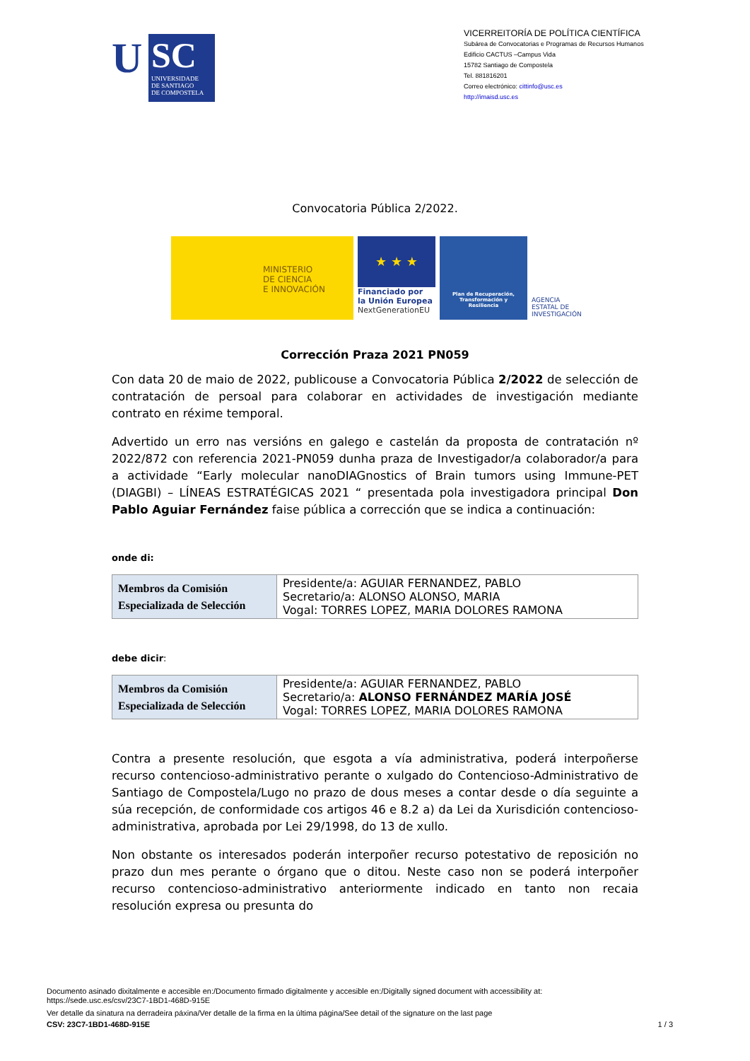U
SC
UNIVERSIDADE
DE SANTIAGO
DE COMPOSTELA
VICERREITORÍA DE POLÍTICA CIENTÍFICA
Subárea de Convocatorias e Programas de Recursos Humanos
Edificio CACTUS –Campus Vida
15782 Santiago de Compostela
Tel. 881816201
Correo electrónico: cittinfo@usc.es
http://imaisd.usc.es
Convocatoria Pública 2/2022.
MINISTERIO
DE CIENCIA
E INNOVACIÓN
★ ★ ★
Financiado por
la Unión Europea
NextGenerationEU
Plan de Recuperación,
Transformación y
Resiliencia
AGENCIA
ESTATAL DE
INVESTIGACIÓN
Corrección Praza 2021 PN059
Con data 20 de maio de 2022, publicouse a Convocatoria Pública 2/2022 de selección de contratación de persoal para colaborar en actividades de investigación mediante contrato en réxime temporal.
Advertido un erro nas versións en galego e castelán da proposta de contratación nº 2022/872 con referencia 2021-PN059 dunha praza de Investigador/a colaborador/a para a actividade “Early molecular nanoDIAGnostics of Brain tumors using Immune-PET (DIAGBI) – LÍNEAS ESTRATÉGICAS 2021 “ presentada pola investigadora principal Don Pablo Aguiar Fernández faise pública a corrección que se indica a continuación:
onde di:
| Membros da Comisión Especializada de Selección | Presidente/a: AGUIAR FERNANDEZ, PABLO Secretario/a: ALONSO ALONSO, MARIA Vogal: TORRES LOPEZ, MARIA DOLORES RAMONA |
debe dicir:
| Membros da Comisión Especializada de Selección | Presidente/a: AGUIAR FERNANDEZ, PABLO Secretario/a: ALONSO FERNÁNDEZ MARÍA JOSÉ Vogal: TORRES LOPEZ, MARIA DOLORES RAMONA |
Contra a presente resolución, que esgota a vía administrativa, poderá interpoñerse recurso contencioso-administrativo perante o xulgado do Contencioso-Administrativo de Santiago de Compostela/Lugo no prazo de dous meses a contar desde o día seguinte a súa recepción, de conformidade cos artigos 46 e 8.2 a) da Lei da Xurisdición contencioso- administrativa, aprobada por Lei 29/1998, do 13 de xullo.
Non obstante os interesados poderán interpoñer recurso potestativo de reposición no prazo dun mes perante o órgano que o ditou. Neste caso non se poderá interpoñer recurso contencioso-administrativo anteriormente indicado en tanto non recaia resolución expresa ou presunta do
Documento asinado dixitalmente e accesible en:/Documento firmado digitalmente y accesible en:/Digitally signed document with accessibility at:
https://sede.usc.es/csv/23C7-1BD1-468D-915E
Ver detalle da sinatura na derradeira páxina/Ver detalle de la firma en la última página/See detail of the signature on the last page
CSV: 23C7-1BD1-468D-915E 1 / 3